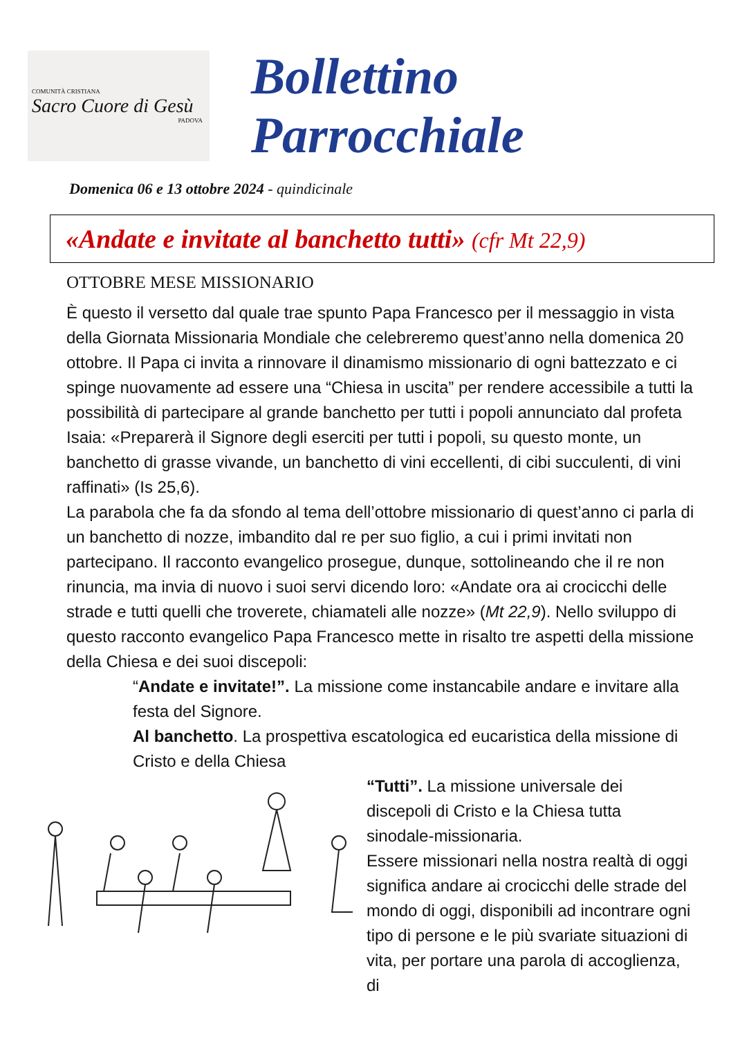COMUNITÀ CRISTIANA
Sacro Cuore di Gesù
PADOVA
Bollettino Parrocchiale
Domenica 06 e 13 ottobre 2024 - quindicinale
«Andate e invitate al banchetto tutti» (cfr Mt 22,9)
OTTOBRE MESE MISSIONARIO
È questo il versetto dal quale trae spunto Papa Francesco per il messaggio in vista della Giornata Missionaria Mondiale che celebreremo quest’anno nella domenica 20 ottobre. Il Papa ci invita a rinnovare il dinamismo missionario di ogni battezzato e ci spinge nuovamente ad essere una “Chiesa in uscita” per rendere accessibile a tutti la possibilità di partecipare al grande banchetto per tutti i popoli annunciato dal profeta Isaia: «Preparerà il Signore degli eserciti per tutti i popoli, su questo monte, un banchetto di grasse vivande, un banchetto di vini eccellenti, di cibi succulenti, di vini raffinati» (Is 25,6).
La parabola che fa da sfondo al tema dell’ottobre missionario di quest’anno ci parla di un banchetto di nozze, imbandito dal re per suo figlio, a cui i primi invitati non partecipano. Il racconto evangelico prosegue, dunque, sottolineando che il re non rinuncia, ma invia di nuovo i suoi servi dicendo loro: «Andate ora ai crocicchi delle strade e tutti quelli che troverete, chiamateli alle nozze» (Mt 22,9). Nello sviluppo di questo racconto evangelico Papa Francesco mette in risalto tre aspetti della missione della Chiesa e dei suoi discepoli:
“Andate e invitate!”. La missione come instancabile andare e invitare alla festa del Signore.
Al banchetto. La prospettiva escatologica ed eucaristica della missione di Cristo e della Chiesa
“Tutti”. La missione universale dei discepoli di Cristo e la Chiesa tutta sinodale-missionaria.
Essere missionari nella nostra realtà di oggi significa andare ai crocicchi delle strade del mondo di oggi, disponibili ad incontrare ogni tipo di persone e le più svariate situazioni di vita, per portare una parola di accoglienza, di